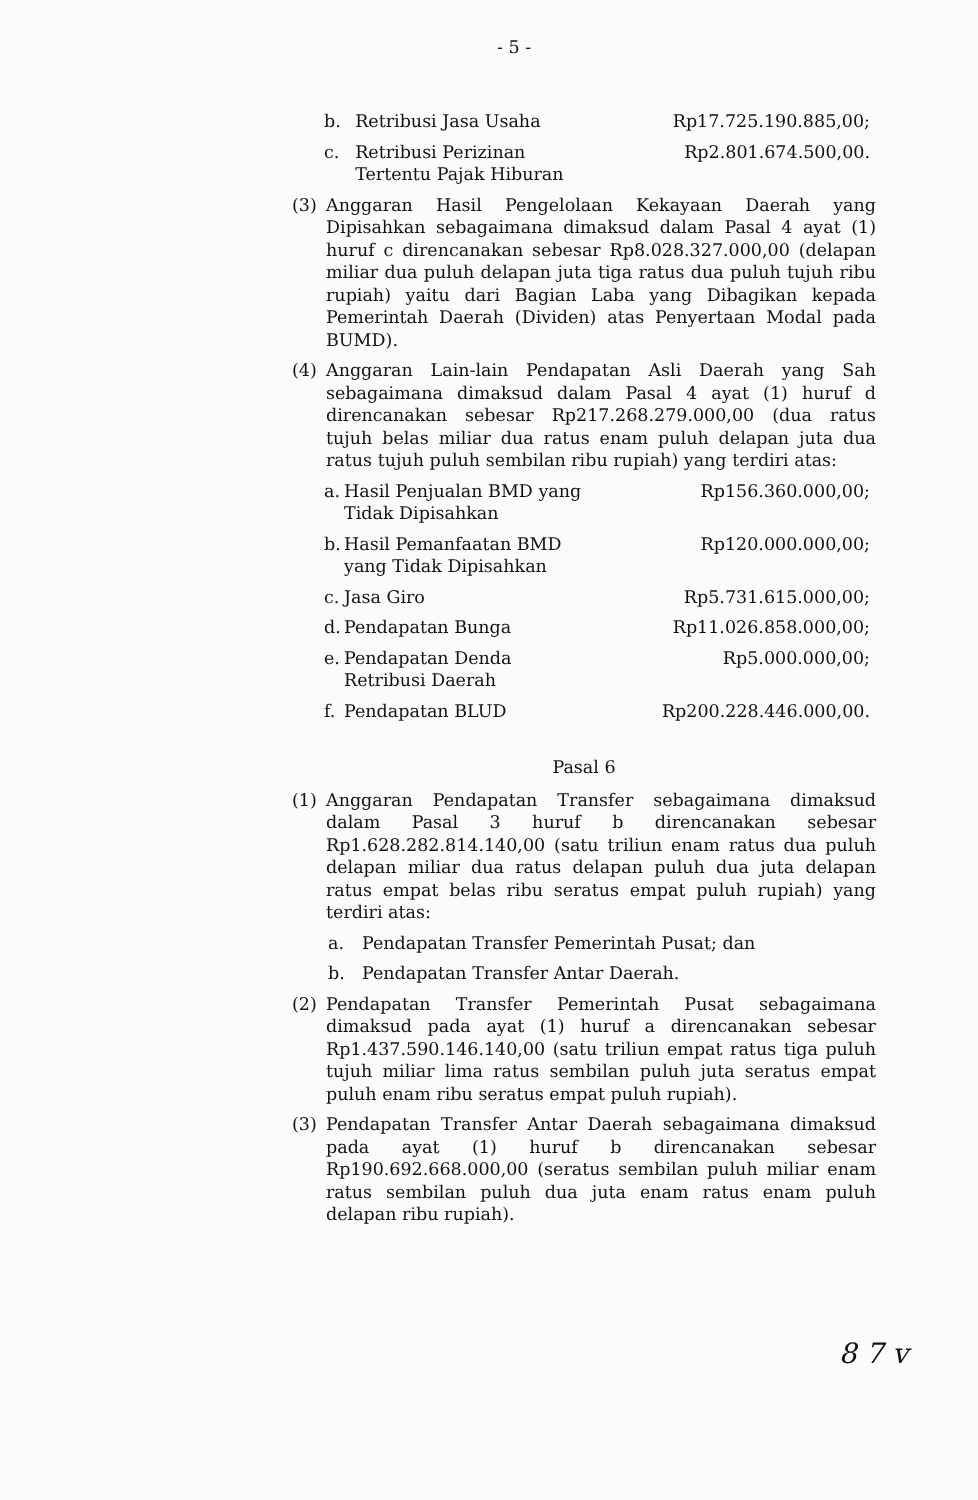- 5 -
b. Retribusi Jasa Usaha Rp17.725.190.885,00;
c.
Retribusi Perizinan
Tertentu Pajak Hiburan
Rp2.801.674.500,00.
(3) Anggaran Hasil Pengelolaan Kekayaan Daerah yang Dipisahkan sebagaimana dimaksud dalam Pasal 4 ayat (1) huruf c direncanakan sebesar Rp8.028.327.000,00 (delapan miliar dua puluh delapan juta tiga ratus dua puluh tujuh ribu rupiah) yaitu dari Bagian Laba yang Dibagikan kepada Pemerintah Daerah (Dividen) atas Penyertaan Modal pada BUMD).
(4) Anggaran Lain-lain Pendapatan Asli Daerah yang Sah sebagaimana dimaksud dalam Pasal 4 ayat (1) huruf d direncanakan sebesar Rp217.268.279.000,00 (dua ratus tujuh belas miliar dua ratus enam puluh delapan juta dua ratus tujuh puluh sembilan ribu rupiah) yang terdiri atas:
a.
Hasil Penjualan BMD yang
Tidak Dipisahkan
Rp156.360.000,00;
b.
Hasil Pemanfaatan BMD
yang Tidak Dipisahkan
Rp120.000.000,00;
c. Jasa Giro Rp5.731.615.000,00;
d. Pendapatan Bunga Rp11.026.858.000,00;
e.
Pendapatan Denda
Retribusi Daerah
Rp5.000.000,00;
f. Pendapatan BLUD Rp200.228.446.000,00.
Pasal 6
(1) Anggaran Pendapatan Transfer sebagaimana dimaksud dalam Pasal 3 huruf b direncanakan sebesar Rp1.628.282.814.140,00 (satu triliun enam ratus dua puluh delapan miliar dua ratus delapan puluh dua juta delapan ratus empat belas ribu seratus empat puluh rupiah) yang terdiri atas:
a. Pendapatan Transfer Pemerintah Pusat; dan
b. Pendapatan Transfer Antar Daerah.
(2) Pendapatan Transfer Pemerintah Pusat sebagaimana dimaksud pada ayat (1) huruf a direncanakan sebesar Rp1.437.590.146.140,00 (satu triliun empat ratus tiga puluh tujuh miliar lima ratus sembilan puluh juta seratus empat puluh enam ribu seratus empat puluh rupiah).
(3) Pendapatan Transfer Antar Daerah sebagaimana dimaksud pada ayat (1) huruf b direncanakan sebesar Rp190.692.668.000,00 (seratus sembilan puluh miliar enam ratus sembilan puluh dua juta enam ratus enam puluh delapan ribu rupiah).
8 7 v